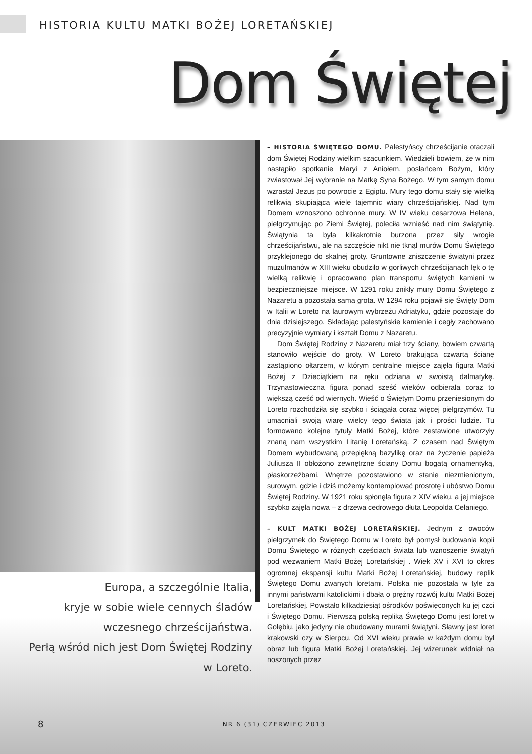HISTORIA KULTU MATKI BOŻEJ LORETAŃSKIEJ
Dom Świętej
– HISTORIA ŚWIĘTEGO DOMU. Palestyńscy chrześcijanie otaczali dom Świętej Rodziny wielkim szacunkiem. Wiedzieli bowiem, że w nim nastąpiło spotkanie Maryi z Aniołem, posłańcem Bożym, który zwiastował Jej wybranie na Matkę Syna Bożego. W tym samym domu wzrastał Jezus po powrocie z Egiptu. Mury tego domu stały się wielką relikwią skupiającą wiele tajemnic wiary chrześcijańskiej. Nad tym Domem wznoszono ochronne mury. W IV wieku cesarzowa Helena, pielgrzymując po Ziemi Świętej, poleciła wznieść nad nim świątynię. Świątynia ta była kilkakrotnie burzona przez siły wrogie chrześcijaństwu, ale na szczęście nikt nie tknął murów Domu Świętego przyklejonego do skalnej groty. Gruntowne zniszczenie świątyni przez muzułmanów w XIII wieku obudziło w gorliwych chrześcijanach lęk o tę wielką relikwię i opracowano plan transportu świętych kamieni w bezpieczniejsze miejsce. W 1291 roku znikły mury Domu Świętego z Nazaretu a pozostała sama grota. W 1294 roku pojawił się Święty Dom w Italii w Loreto na laurowym wybrzeżu Adriatyku, gdzie pozostaje do dnia dzisiejszego. Składając palestyńskie kamienie i cegły zachowano precyzyjnie wymiary i kształt Domu z Nazaretu.
Dom Świętej Rodziny z Nazaretu miał trzy ściany, bowiem czwartą stanowiło wejście do groty. W Loreto brakującą czwartą ścianę zastąpiono ołtarzem, w którym centralne miejsce zajęła figura Matki Bożej z Dzieciątkiem na ręku odziana w swoistą dalmatykę. Trzynastowieczna figura ponad sześć wieków odbierała coraz to większą cześć od wiernych. Wieść o Świętym Domu przeniesionym do Loreto rozchodziła się szybko i ściągała coraz więcej pielgrzymów. Tu umacniali swoją wiarę wielcy tego świata jak i prości ludzie. Tu formowano kolejne tytuły Matki Bożej, które zestawione utworzyły znaną nam wszystkim Litanię Loretańską. Z czasem nad Świętym Domem wybudowaną przepiękną bazylikę oraz na życzenie papieża Juliusza II obłożono zewnętrzne ściany Domu bogatą ornamentyką, płaskorzeźbami. Wnętrze pozostawiono w stanie niezmienionym, surowym, gdzie i dziś możemy kontemplować prostotę i ubóstwo Domu Świętej Rodziny. W 1921 roku spłonęła figura z XIV wieku, a jej miejsce szybko zajęła nowa – z drzewa cedrowego dłuta Leopolda Celaniego.
– KULT MATKI BOŻEJ LORETAŃSKIEJ. Jednym z owoców pielgrzymek do Świętego Domu w Loreto był pomysł budowania kopii Domu Świętego w różnych częściach świata lub wznoszenie świątyń pod wezwaniem Matki Bożej Loretańskiej . Wiek XV i XVI to okres ogromnej ekspansji kultu Matki Bożej Loretańskiej, budowy replik Świętego Domu zwanych loretami. Polska nie pozostała w tyle za innymi państwami katolickimi i dbała o prężny rozwój kultu Matki Bożej Loretańskiej. Powstało kilkadziesiąt ośrodków poświęconych ku jej czci i Świętego Domu. Pierwszą polską repliką Świętego Domu jest loret w Gołębiu, jako jedyny nie obudowany murami świątyni. Sławny jest loret krakowski czy w Sierpcu. Od XVI wieku prawie w każdym domu był obraz lub figura Matki Bożej Loretańskiej. Jej wizerunek widniał na noszonych przez
Europa, a szczególnie Italia,
kryje w sobie wiele cennych śladów
wczesnego chrześcijaństwa.
Perłą wśród nich jest Dom Świętej Rodziny
w Loreto.
8 NR 6 (31) CZERWIEC 2013